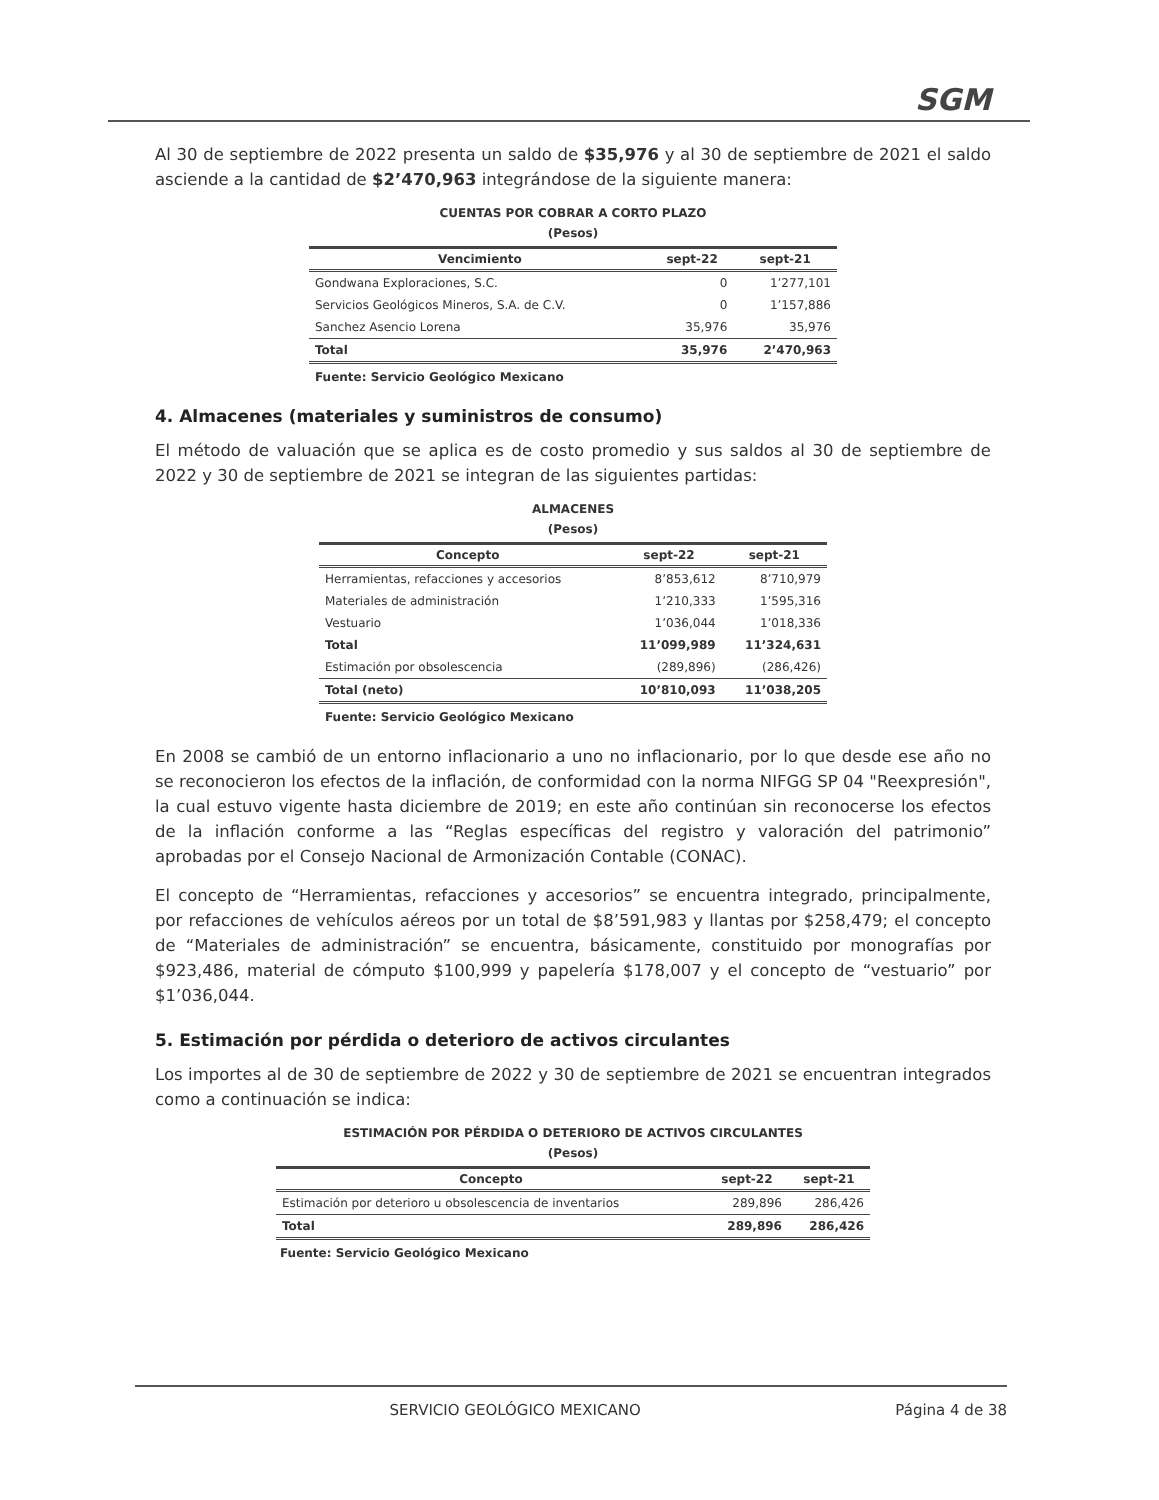SGM
Al 30 de septiembre de 2022 presenta un saldo de $35,976 y al 30 de septiembre de 2021 el saldo asciende a la cantidad de $2’470,963 integrándose de la siguiente manera:
CUENTAS POR COBRAR A CORTO PLAZO
(Pesos)
| Vencimiento | sept-22 | sept-21 |
| --- | --- | --- |
| Gondwana Exploraciones, S.C. | 0 | 1’277,101 |
| Servicios Geológicos Mineros, S.A. de C.V. | 0 | 1’157,886 |
| Sanchez Asencio Lorena | 35,976 | 35,976 |
| Total | 35,976 | 2’470,963 |
Fuente: Servicio Geológico Mexicano
4. Almacenes (materiales y suministros de consumo)
El método de valuación que se aplica es de costo promedio y sus saldos al 30 de septiembre de 2022 y 30 de septiembre de 2021 se integran de las siguientes partidas:
ALMACENES
(Pesos)
| Concepto | sept-22 | sept-21 |
| --- | --- | --- |
| Herramientas, refacciones y accesorios | 8’853,612 | 8’710,979 |
| Materiales de administración | 1’210,333 | 1’595,316 |
| Vestuario | 1’036,044 | 1’018,336 |
| Total | 11’099,989 | 11’324,631 |
| Estimación por obsolescencia | (289,896) | (286,426) |
| Total (neto) | 10’810,093 | 11’038,205 |
Fuente: Servicio Geológico Mexicano
En 2008 se cambió de un entorno inflacionario a uno no inflacionario, por lo que desde ese año no se reconocieron los efectos de la inflación, de conformidad con la norma NIFGG SP 04 "Reexpresión", la cual estuvo vigente hasta diciembre de 2019; en este año continúan sin reconocerse los efectos de la inflación conforme a las “Reglas específicas del registro y valoración del patrimonio” aprobadas por el Consejo Nacional de Armonización Contable (CONAC).
El concepto de “Herramientas, refacciones y accesorios” se encuentra integrado, principalmente, por refacciones de vehículos aéreos por un total de $8’591,983 y llantas por $258,479; el concepto de “Materiales de administración” se encuentra, básicamente, constituido por monografías por $923,486, material de cómputo $100,999 y papelería $178,007 y el concepto de “vestuario” por $1’036,044.
5. Estimación por pérdida o deterioro de activos circulantes
Los importes al de 30 de septiembre de 2022 y 30 de septiembre de 2021 se encuentran integrados como a continuación se indica:
ESTIMACIÓN POR PÉRDIDA O DETERIORO DE ACTIVOS CIRCULANTES
(Pesos)
| Concepto | sept-22 | sept-21 |
| --- | --- | --- |
| Estimación por deterioro u obsolescencia de inventarios | 289,896 | 286,426 |
| Total | 289,896 | 286,426 |
Fuente: Servicio Geológico Mexicano
SERVICIO GEOLÓGICO MEXICANO Página 4 de 38